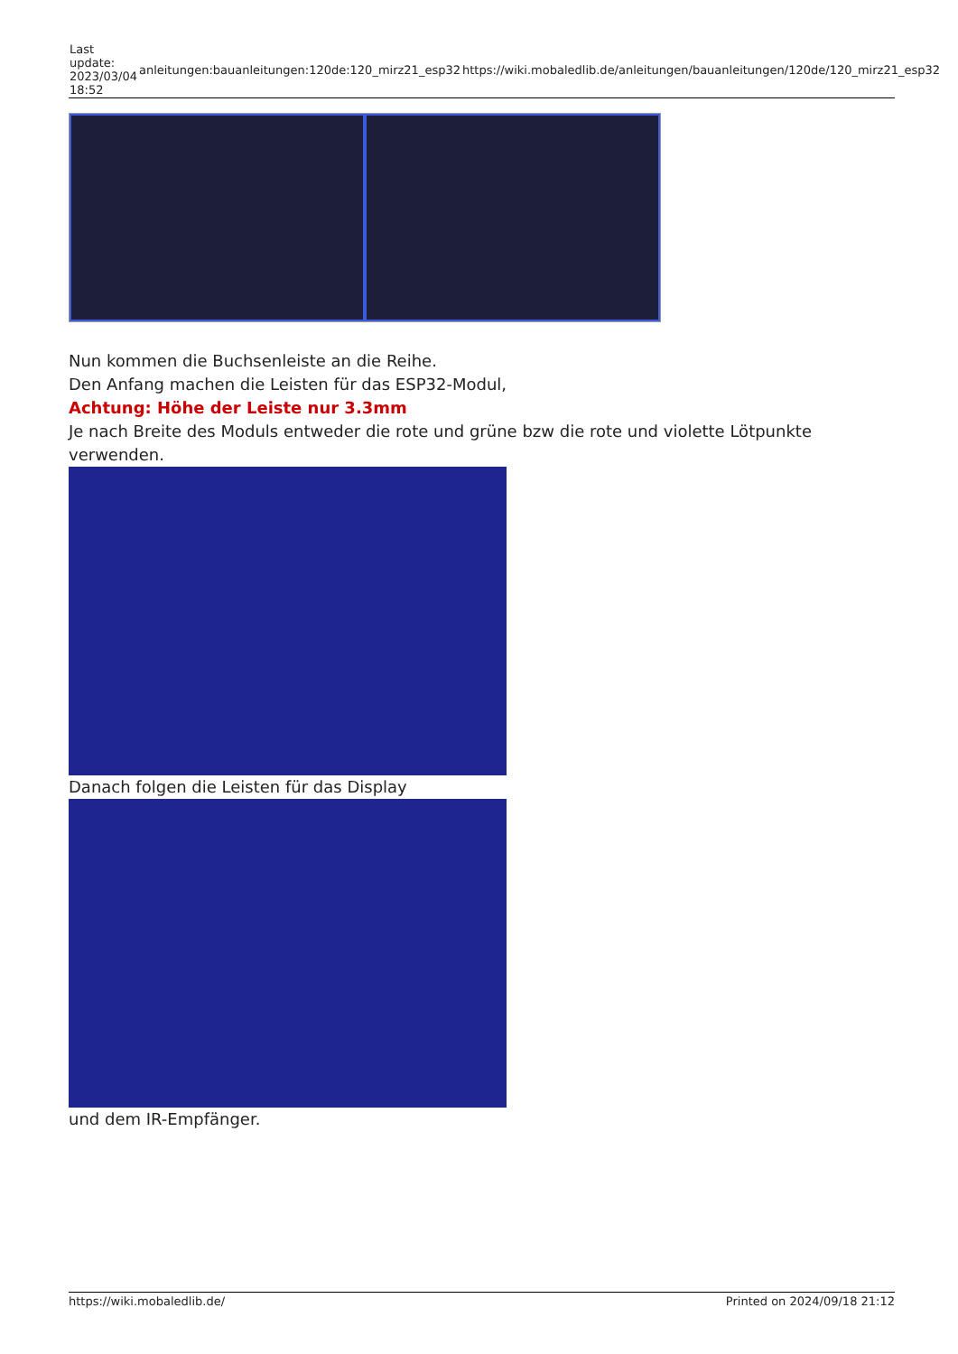| Last update: 2023/03/04 18:52 | anleitungen:bauanleitungen:120de:120_mirz21_esp32 | https://wiki.mobaledlib.de/anleitungen/bauanleitungen/120de/120_mirz21_esp32 |
Nun kommen die Buchsenleiste an die Reihe.
Den Anfang machen die Leisten für das ESP32-Modul,
Achtung: Höhe der Leiste nur 3.3mm
Je nach Breite des Moduls entweder die rote und grüne bzw die rote und violette Lötpunkte verwenden.
Danach folgen die Leisten für das Display
und dem IR-Empfänger.
https://wiki.mobaledlib.de/ Printed on 2024/09/18 21:12